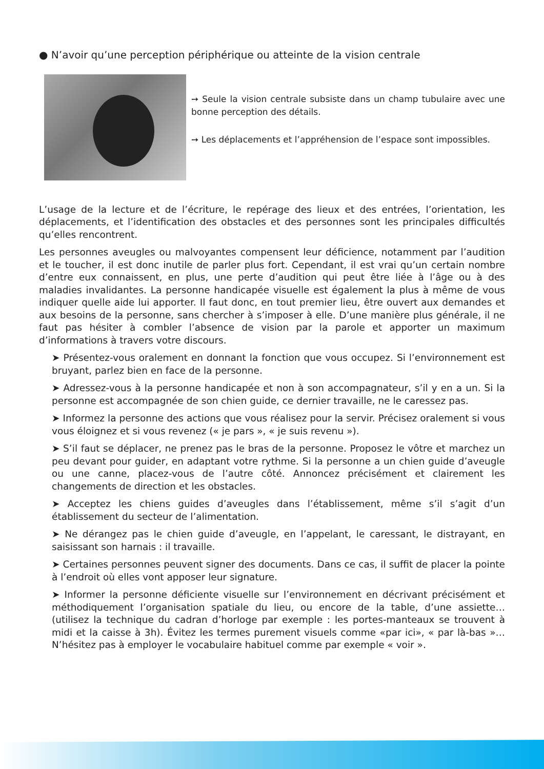● N’avoir qu’une perception périphérique ou atteinte de la vision centrale
➙ Seule la vision centrale subsiste dans un champ tubulaire avec une bonne perception des détails.
➙ Les déplacements et l’appréhension de l’espace sont impossibles.
L’usage de la lecture et de l’écriture, le repérage des lieux et des entrées, l’orientation, les déplacements, et l’identification des obstacles et des personnes sont les principales difficultés qu’elles rencontrent.
Les personnes aveugles ou malvoyantes compensent leur déficience, notamment par l’audition et le toucher, il est donc inutile de parler plus fort. Cependant, il est vrai qu’un certain nombre d’entre eux connaissent, en plus, une perte d’audition qui peut être liée à l’âge ou à des maladies invalidantes. La personne handicapée visuelle est également la plus à même de vous indiquer quelle aide lui apporter. Il faut donc, en tout premier lieu, être ouvert aux demandes et aux besoins de la personne, sans chercher à s’imposer à elle. D’une manière plus générale, il ne faut pas hésiter à combler l’absence de vision par la parole et apporter un maximum d’informations à travers votre discours.
➤ Présentez-vous oralement en donnant la fonction que vous occupez. Si l’environnement est bruyant, parlez bien en face de la personne.
➤ Adressez-vous à la personne handicapée et non à son accompagnateur, s’il y en a un. Si la personne est accompagnée de son chien guide, ce dernier travaille, ne le caressez pas.
➤ Informez la personne des actions que vous réalisez pour la servir. Précisez oralement si vous vous éloignez et si vous revenez (« je pars », « je suis revenu »).
➤ S’il faut se déplacer, ne prenez pas le bras de la personne. Proposez le vôtre et marchez un peu devant pour guider, en adaptant votre rythme. Si la personne a un chien guide d’aveugle ou une canne, placez-vous de l’autre côté. Annoncez précisément et clairement les changements de direction et les obstacles.
➤ Acceptez les chiens guides d’aveugles dans l’établissement, même s’il s’agit d’un établissement du secteur de l’alimentation.
➤ Ne dérangez pas le chien guide d’aveugle, en l’appelant, le caressant, le distrayant, en saisissant son harnais : il travaille.
➤ Certaines personnes peuvent signer des documents. Dans ce cas, il suffit de placer la pointe à l’endroit où elles vont apposer leur signature.
➤ Informer la personne déficiente visuelle sur l’environnement en décrivant précisément et méthodiquement l’organisation spatiale du lieu, ou encore de la table, d’une assiette… (utilisez la technique du cadran d’horloge par exemple : les portes-manteaux se trouvent à midi et la caisse à 3h). Évitez les termes purement visuels comme «par ici», « par là-bas »…N’hésitez pas à employer le vocabulaire habituel comme par exemple « voir ».